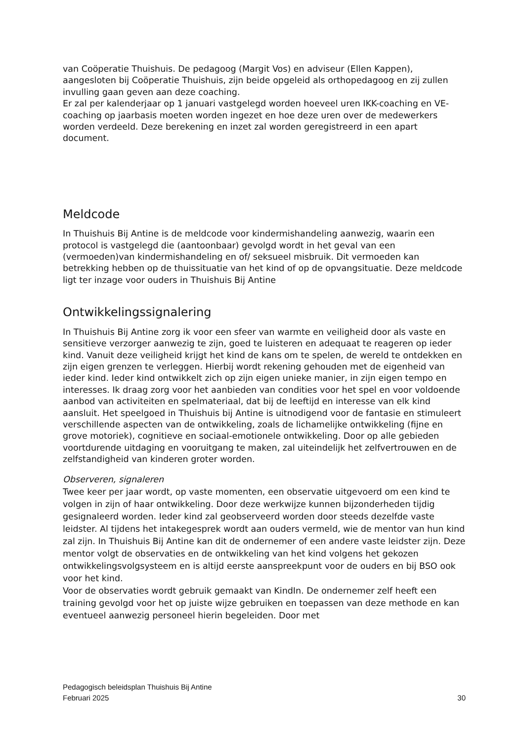van Coöperatie Thuishuis. De pedagoog (Margit Vos) en adviseur (Ellen Kappen), aangesloten bij Coöperatie Thuishuis, zijn beide opgeleid als orthopedagoog en zij zullen invulling gaan geven aan deze coaching.
Er zal per kalenderjaar op 1 januari vastgelegd worden hoeveel uren IKK-coaching en VE-coaching op jaarbasis moeten worden ingezet en hoe deze uren over de medewerkers worden verdeeld. Deze berekening en inzet zal worden geregistreerd in een apart document.
Meldcode
In Thuishuis Bij Antine is de meldcode voor kindermishandeling aanwezig, waarin een protocol is vastgelegd die (aantoonbaar) gevolgd wordt in het geval van een (vermoeden)van kindermishandeling en of/ seksueel misbruik. Dit vermoeden kan betrekking hebben op de thuissituatie van het kind of op de opvangsituatie. Deze meldcode ligt ter inzage voor ouders in Thuishuis Bij Antine
Ontwikkelingssignalering
In Thuishuis Bij Antine zorg ik voor een sfeer van warmte en veiligheid door als vaste en sensitieve verzorger aanwezig te zijn, goed te luisteren en adequaat te reageren op ieder kind. Vanuit deze veiligheid krijgt het kind de kans om te spelen, de wereld te ontdekken en zijn eigen grenzen te verleggen. Hierbij wordt rekening gehouden met de eigenheid van ieder kind. Ieder kind ontwikkelt zich op zijn eigen unieke manier, in zijn eigen tempo en interesses. Ik draag zorg voor het aanbieden van condities voor het spel en voor voldoende aanbod van activiteiten en spelmateriaal, dat bij de leeftijd en interesse van elk kind aansluit. Het speelgoed in Thuishuis bij Antine is uitnodigend voor de fantasie en stimuleert verschillende aspecten van de ontwikkeling, zoals de lichamelijke ontwikkeling (fijne en grove motoriek), cognitieve en sociaal-emotionele ontwikkeling. Door op alle gebieden voortdurende uitdaging en vooruitgang te maken, zal uiteindelijk het zelfvertrouwen en de zelfstandigheid van kinderen groter worden.
Observeren, signaleren
Twee keer per jaar wordt, op vaste momenten, een observatie uitgevoerd om een kind te volgen in zijn of haar ontwikkeling. Door deze werkwijze kunnen bijzonderheden tijdig gesignaleerd worden. Ieder kind zal geobserveerd worden door steeds dezelfde vaste leidster. Al tijdens het intakegesprek wordt aan ouders vermeld, wie de mentor van hun kind zal zijn. In Thuishuis Bij Antine kan dit de ondernemer of een andere vaste leidster zijn. Deze mentor volgt de observaties en de ontwikkeling van het kind volgens het gekozen ontwikkelingsvolgsysteem en is altijd eerste aanspreekpunt voor de ouders en bij BSO ook voor het kind.
Voor de observaties wordt gebruik gemaakt van KindIn. De ondernemer zelf heeft een training gevolgd voor het op juiste wijze gebruiken en toepassen van deze methode en kan eventueel aanwezig personeel hierin begeleiden. Door met
Pedagogisch beleidsplan Thuishuis Bij Antine
Februari 2025 30